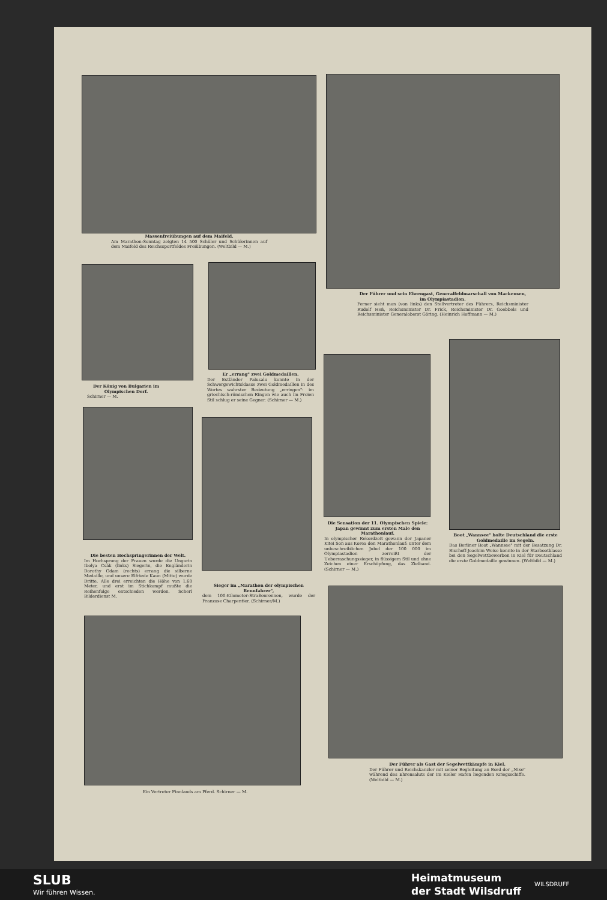Massenfreiübungen auf dem Maifeld.
Am Marathon-Sonntag zeigten 14 500 Schüler und Schülerinnen auf dem Maifeld des Reichssportfeldes Freiübungen. (Weltbild — M.)
Der Führer und sein Ehrengast, Generalfeldmarschall von Mackensen, im Olympiastadion.
Ferner sieht man (von links) den Stellvertreter des Führers, Reichsminister Rudolf Heß, Reichsminister Dr. Frick, Reichsminister Dr. Goebbels und Reichsminister Generaloberst Göring. (Heinrich Hoffmann — M.)
Der König von Bulgarien im Olympischen Dorf.
Schirner — M.
Er „errang" zwei Goldmedaillen.
Der Estländer Palusalu konnte in der Schwergewichtsklasse zwei Goldmedaillen in des Wortes wahrster Bedeutung „erringen": im griechisch-römischen Ringen wie auch im Freien Stil schlug er seine Gegner. (Schirner — M.)
Die besten Hochspringerinnen der Welt.
Im Hochsprung der Frauen wurde die Ungarin Ibolya Csák (links) Siegerin, die Engländerin Dorothy Odam (rechts) errang die silberne Medaille, und unsere Elfriede Kaun (Mitte) wurde Dritte. Alle drei erreichten die Höhe von 1,60 Meter, und erst im Stichkampf mußte die Reihenfolge entschieden werden. Scherl Bilderdienst M.
Sieger im „Marathon der olympischen Rennfahrer",
dem 100-Kilometer-Straßenrennen, wurde der Franzose Charpentier. (Schirner/M.)
Die Sensation der 11. Olympischen Spiele: Japan gewinnt zum ersten Male den Marathonlauf.
In olympischer Rekordzeit gewann der Japaner Kitei Son aus Korea den Marathonlauf: unter dem unbeschreiblichen Jubel der 100 000 im Olympiastadion zerreißt der Ueberraschungssieger, in flüssigem Stil und ohne Zeichen einer Erschöpfung, das Zielband. (Schirner — M.)
Boot „Wannsee" holte Deutschland die erste Goldmedaille im Segeln.
Das Berliner Boot „Wannsee" mit der Besatzung Dr. Bischoff-Joachim Weise konnte in der Starbootklasse bei den Segelwettbewerben in Kiel für Deutschland die erste Goldmedaille gewinnen. (Weltbild — M.)
Ein Vertreter Finnlands am Pferd. Schirner — M.
Der Führer als Gast der Segelwettkämpfe in Kiel.
Der Führer und Reichskanzler mit seiner Begleitung an Bord der „Nixe" während des Ehrensaluts der im Kieler Hafen liegenden Kriegsschiffe. (Weltbild — M.)
SLUB
Wir führen Wissen.
Heimatmuseum
der Stadt Wilsdruff
WILSDRUFF